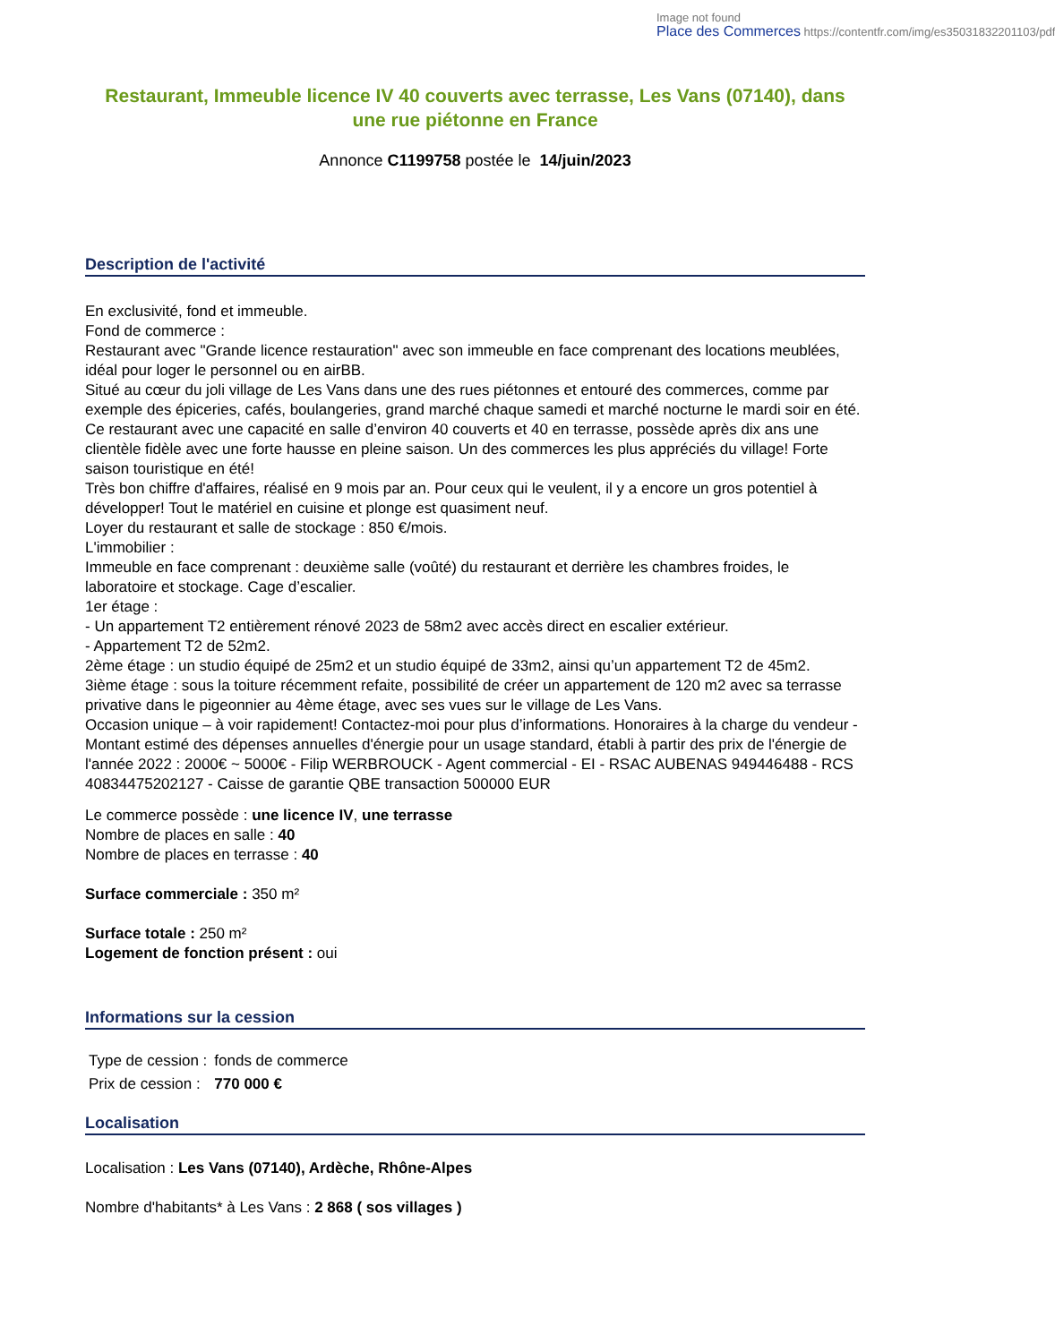Image not found
Place des Commerces https://contentfr.com/img/es35031832201103/pdf
Restaurant, Immeuble licence IV 40 couverts avec terrasse, Les Vans (07140), dans une rue piétonne en France
Annonce C1199758 postée le 14/juin/2023
Description de l'activité
En exclusivité, fond et immeuble.
Fond de commerce :
Restaurant avec "Grande licence restauration" avec son immeuble en face comprenant des locations meublées, idéal pour loger le personnel ou en airBB.
Situé au cœur du joli village de Les Vans dans une des rues piétonnes et entouré des commerces, comme par exemple des épiceries, cafés, boulangeries, grand marché chaque samedi et marché nocturne le mardi soir en été.
Ce restaurant avec une capacité en salle d’environ 40 couverts et 40 en terrasse, possède après dix ans une clientèle fidèle avec une forte hausse en pleine saison. Un des commerces les plus appréciés du village! Forte saison touristique en été!
Très bon chiffre d'affaires, réalisé en 9 mois par an. Pour ceux qui le veulent, il y a encore un gros potentiel à développer! Tout le matériel en cuisine et plonge est quasiment neuf.
Loyer du restaurant et salle de stockage : 850 €/mois.
L'immobilier :
Immeuble en face comprenant : deuxième salle (voûté) du restaurant et derrière les chambres froides, le laboratoire et stockage. Cage d’escalier.
1er étage :
- Un appartement T2 entièrement rénové 2023 de 58m2 avec accès direct en escalier extérieur.
- Appartement T2 de 52m2.
2ème étage : un studio équipé de 25m2 et un studio équipé de 33m2, ainsi qu’un appartement T2 de 45m2.
3ième étage : sous la toiture récemment refaite, possibilité de créer un appartement de 120 m2 avec sa terrasse privative dans le pigeonnier au 4ème étage, avec ses vues sur le village de Les Vans.
Occasion unique – à voir rapidement! Contactez-moi pour plus d’informations. Honoraires à la charge du vendeur - Montant estimé des dépenses annuelles d'énergie pour un usage standard, établi à partir des prix de l'énergie de l'année 2022 : 2000€ ~ 5000€ - Filip WERBROUCK - Agent commercial - EI - RSAC AUBENAS 949446488 - RCS 40834475202127 - Caisse de garantie QBE transaction 500000 EUR
Le commerce possède : une licence IV, une terrasse
Nombre de places en salle : 40
Nombre de places en terrasse : 40
Surface commerciale : 350 m²
Surface totale : 250 m²
Logement de fonction présent : oui
Informations sur la cession
| Type de cession : | fonds de commerce |
| Prix de cession : | 770 000 € |
Localisation
Localisation : Les Vans (07140), Ardèche, Rhône-Alpes
Nombre d'habitants* à Les Vans : 2 868 ( sos villages )